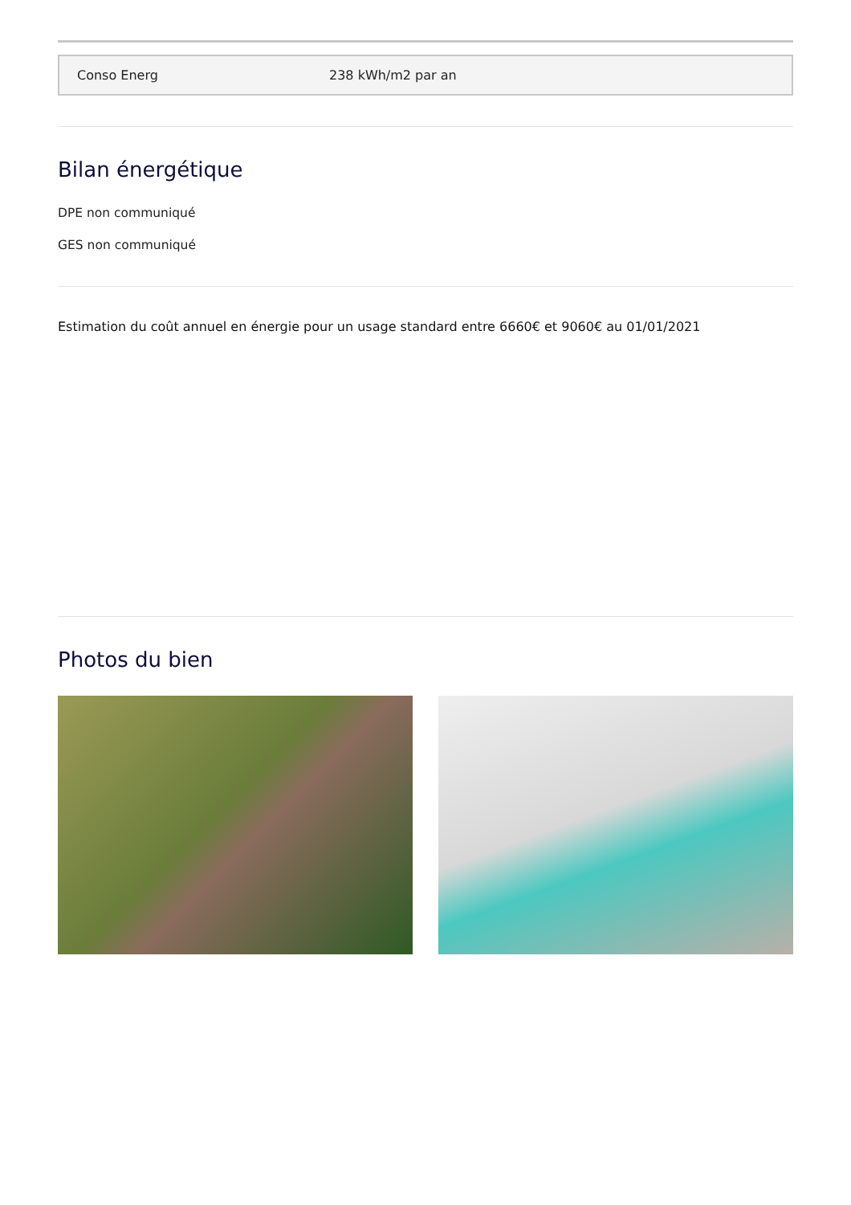| Conso Energ | 238 kWh/m2 par an |
Bilan énergétique
DPE non communiqué
GES non communiqué
Estimation du coût annuel en énergie pour un usage standard entre 6660€ et 9060€ au 01/01/2021
Photos du bien